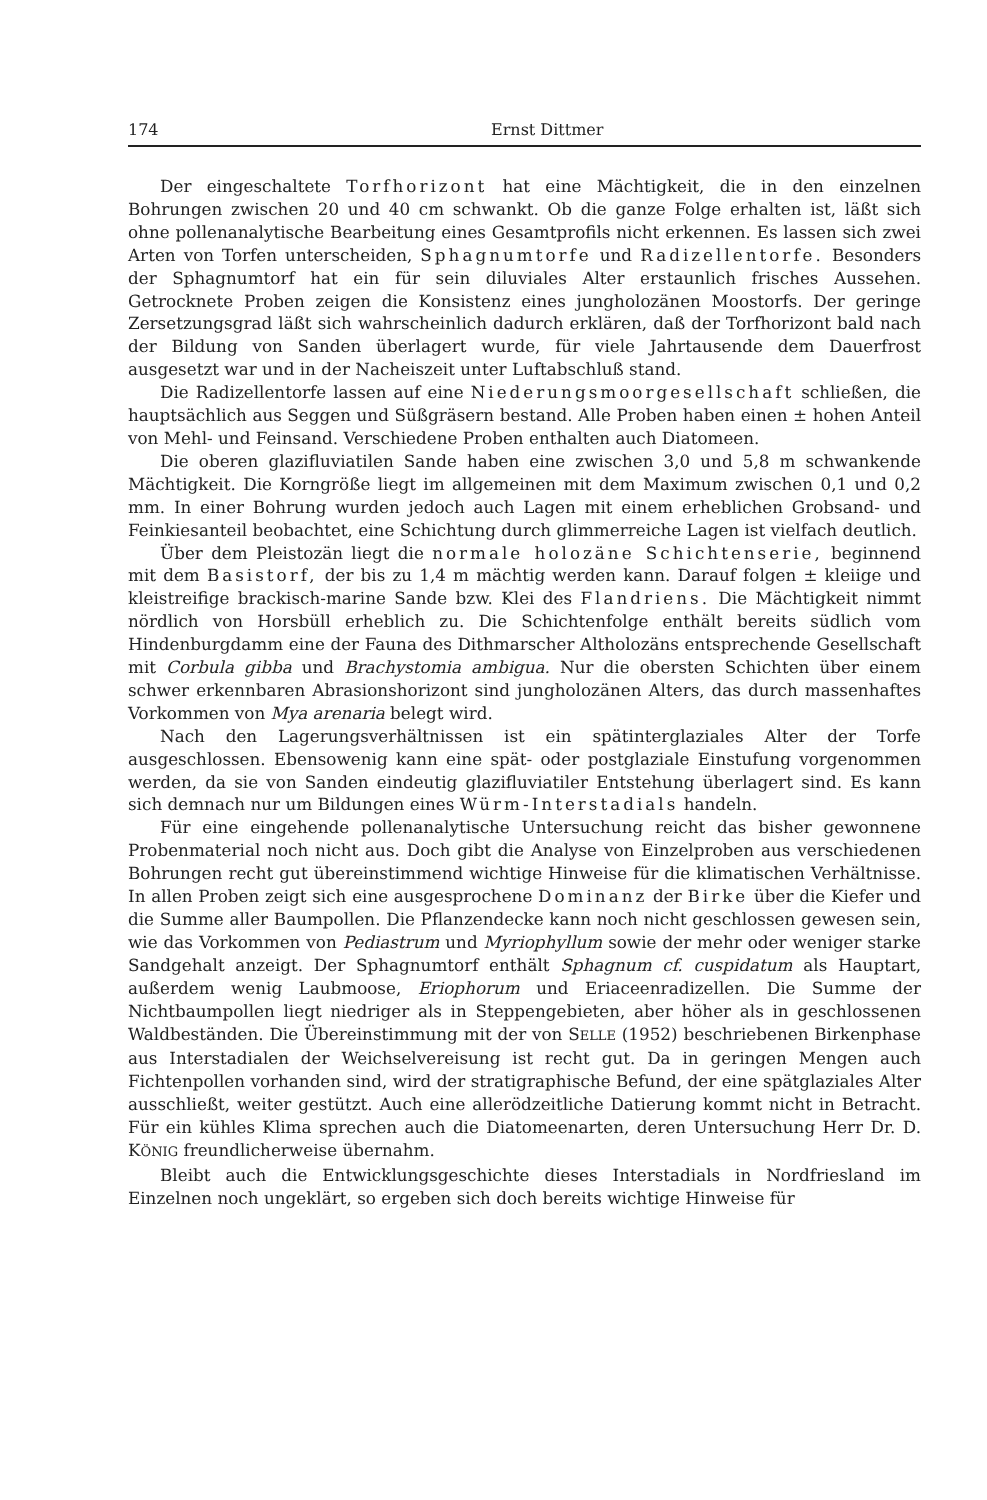174 Ernst Dittmer
Der eingeschaltete Torfhorizont hat eine Mächtigkeit, die in den einzelnen Bohrungen zwischen 20 und 40 cm schwankt. Ob die ganze Folge erhalten ist, läßt sich ohne pollenanalytische Bearbeitung eines Gesamtprofils nicht erkennen. Es lassen sich zwei Arten von Torfen unterscheiden, Sphagnumtorfe und Radizellentorfe. Besonders der Sphagnumtorf hat ein für sein diluviales Alter erstaunlich frisches Aussehen. Getrocknete Proben zeigen die Konsistenz eines jungholozänen Moostorfs. Der geringe Zersetzungsgrad läßt sich wahrscheinlich dadurch erklären, daß der Torfhorizont bald nach der Bildung von Sanden überlagert wurde, für viele Jahrtausende dem Dauerfrost ausgesetzt war und in der Nacheiszeit unter Luftabschluß stand.
Die Radizellentorfe lassen auf eine Niederungsmoorgesellschaft schließen, die hauptsächlich aus Seggen und Süßgräsern bestand. Alle Proben haben einen ± hohen Anteil von Mehl- und Feinsand. Verschiedene Proben enthalten auch Diatomeen.
Die oberen glazifluviatilen Sande haben eine zwischen 3,0 und 5,8 m schwankende Mächtigkeit. Die Korngröße liegt im allgemeinen mit dem Maximum zwischen 0,1 und 0,2 mm. In einer Bohrung wurden jedoch auch Lagen mit einem erheblichen Grobsand- und Feinkiesanteil beobachtet, eine Schichtung durch glimmerreiche Lagen ist vielfach deutlich.
Über dem Pleistozän liegt die normale holozäne Schichtenserie, beginnend mit dem Basistorf, der bis zu 1,4 m mächtig werden kann. Darauf folgen ± kleiige und kleistreifige brackisch-marine Sande bzw. Klei des Flandriens. Die Mächtigkeit nimmt nördlich von Horsbüll erheblich zu. Die Schichtenfolge enthält bereits südlich vom Hindenburgdamm eine der Fauna des Dithmarscher Altholozäns entsprechende Gesellschaft mit Corbula gibba und Brachystomia ambigua. Nur die obersten Schichten über einem schwer erkennbaren Abrasionshorizont sind jungholozänen Alters, das durch massenhaftes Vorkommen von Mya arenaria belegt wird.
Nach den Lagerungsverhältnissen ist ein spätinterglaziales Alter der Torfe ausgeschlossen. Ebensowenig kann eine spät- oder postglaziale Einstufung vorgenommen werden, da sie von Sanden eindeutig glazifluviatiler Entstehung überlagert sind. Es kann sich demnach nur um Bildungen eines Würm-Interstadials handeln.
Für eine eingehende pollenanalytische Untersuchung reicht das bisher gewonnene Probenmaterial noch nicht aus. Doch gibt die Analyse von Einzelproben aus verschiedenen Bohrungen recht gut übereinstimmend wichtige Hinweise für die klimatischen Verhältnisse. In allen Proben zeigt sich eine ausgesprochene Dominanz der Birke über die Kiefer und die Summe aller Baumpollen. Die Pflanzendecke kann noch nicht geschlossen gewesen sein, wie das Vorkommen von Pediastrum und Myriophyllum sowie der mehr oder weniger starke Sandgehalt anzeigt. Der Sphagnumtorf enthält Sphagnum cf. cuspidatum als Hauptart, außerdem wenig Laubmoose, Eriophorum und Eriaceenradizellen. Die Summe der Nichtbaumpollen liegt niedriger als in Steppengebieten, aber höher als in geschlossenen Waldbeständen. Die Übereinstimmung mit der von SELLE (1952) beschriebenen Birkenphase aus Interstadialen der Weichselvereisung ist recht gut. Da in geringen Mengen auch Fichtenpollen vorhanden sind, wird der stratigraphische Befund, der eine spätglaziales Alter ausschließt, weiter gestützt. Auch eine allerödzeitliche Datierung kommt nicht in Betracht. Für ein kühles Klima sprechen auch die Diatomeenarten, deren Untersuchung Herr Dr. D. KÖNIG freundlicherweise übernahm.
Bleibt auch die Entwicklungsgeschichte dieses Interstadials in Nordfriesland im Einzelnen noch ungeklärt, so ergeben sich doch bereits wichtige Hinweise für